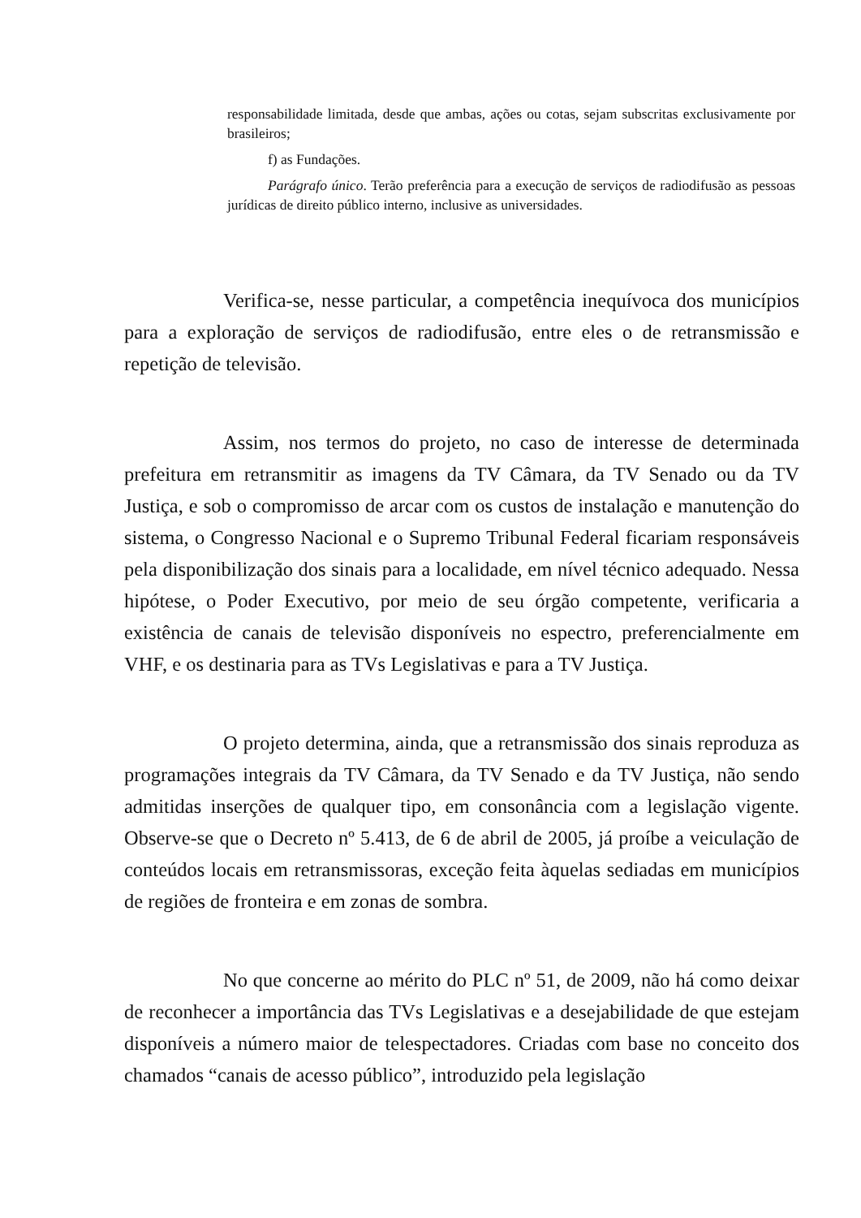responsabilidade limitada, desde que ambas, ações ou cotas, sejam subscritas exclusivamente por brasileiros;
f) as Fundações.
Parágrafo único. Terão preferência para a execução de serviços de radiodifusão as pessoas jurídicas de direito público interno, inclusive as universidades.
Verifica-se, nesse particular, a competência inequívoca dos municípios para a exploração de serviços de radiodifusão, entre eles o de retransmissão e repetição de televisão.
Assim, nos termos do projeto, no caso de interesse de determinada prefeitura em retransmitir as imagens da TV Câmara, da TV Senado ou da TV Justiça, e sob o compromisso de arcar com os custos de instalação e manutenção do sistema, o Congresso Nacional e o Supremo Tribunal Federal ficariam responsáveis pela disponibilização dos sinais para a localidade, em nível técnico adequado. Nessa hipótese, o Poder Executivo, por meio de seu órgão competente, verificaria a existência de canais de televisão disponíveis no espectro, preferencialmente em VHF, e os destinaria para as TVs Legislativas e para a TV Justiça.
O projeto determina, ainda, que a retransmissão dos sinais reproduza as programações integrais da TV Câmara, da TV Senado e da TV Justiça, não sendo admitidas inserções de qualquer tipo, em consonância com a legislação vigente. Observe-se que o Decreto nº 5.413, de 6 de abril de 2005, já proíbe a veiculação de conteúdos locais em retransmissoras, exceção feita àquelas sediadas em municípios de regiões de fronteira e em zonas de sombra.
No que concerne ao mérito do PLC nº 51, de 2009, não há como deixar de reconhecer a importância das TVs Legislativas e a desejabilidade de que estejam disponíveis a número maior de telespectadores. Criadas com base no conceito dos chamados “canais de acesso público”, introduzido pela legislação